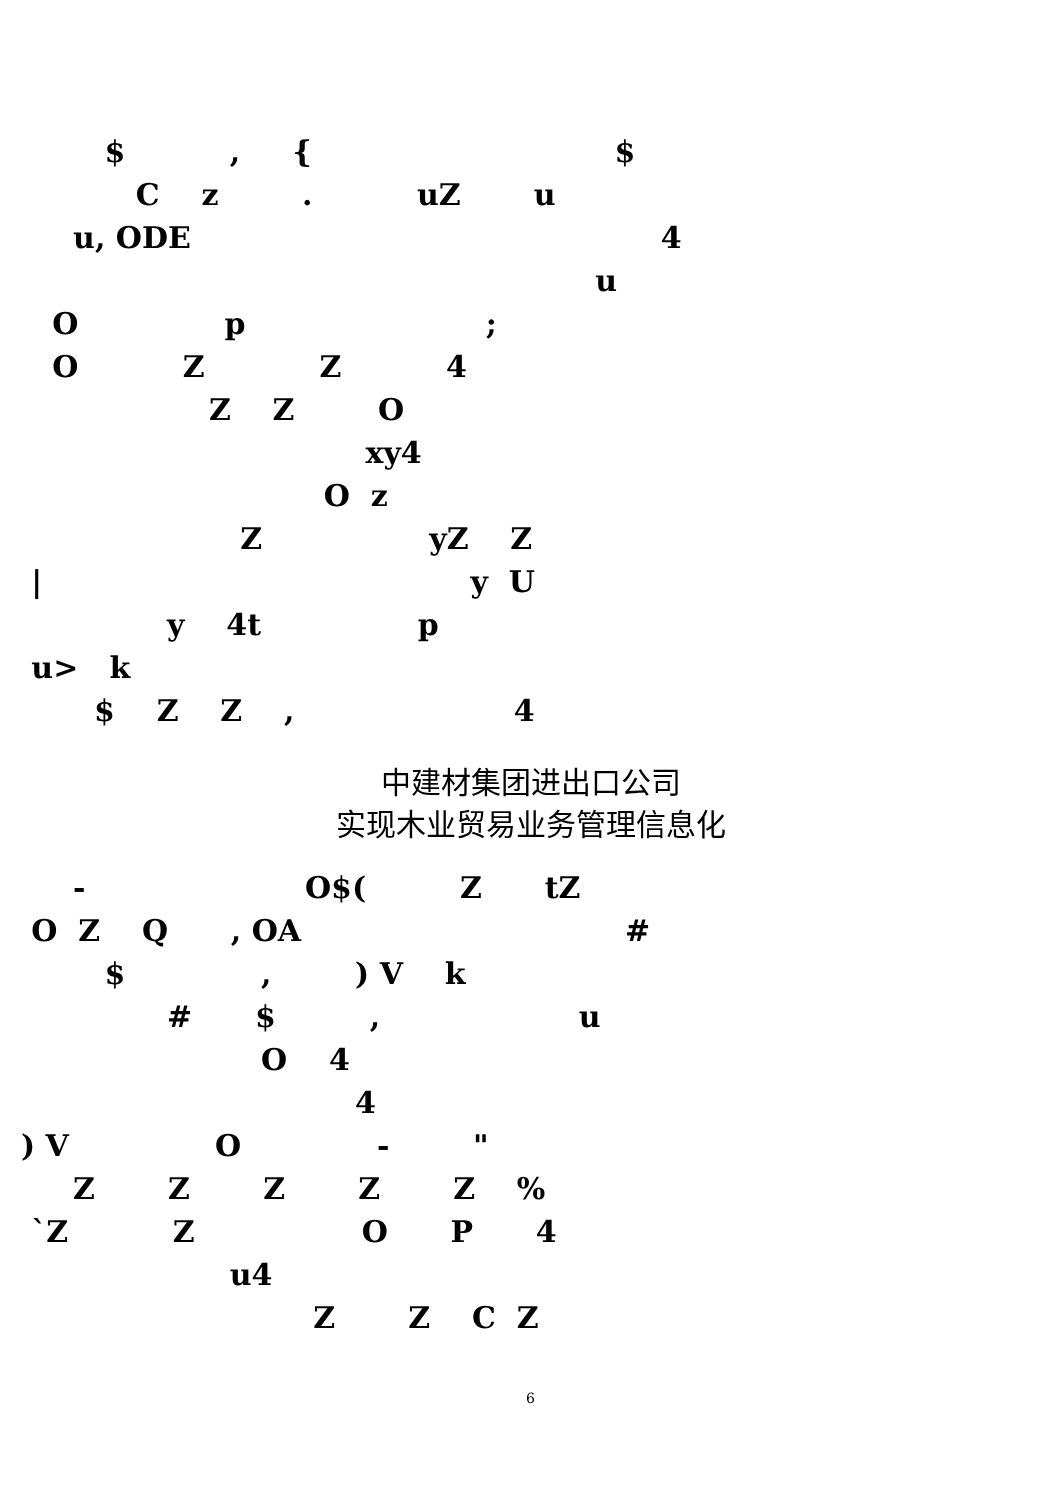$ , { $
C z . uZ u
u, ODE 4
u
O p ;
O Z Z 4
Z Z O
xy4
O z
Z yZ Z
| y U
y 4t p
u> k
$ Z Z , 4
中建材集团进出口公司
实现木业贸易业务管理信息化
- O$( Z tZ
O Z Q , OA #
$ , ) V k
# $ , u
O 4
4
) V O - "
Z Z Z Z Z %
`Z Z O P 4
u4
Z Z C Z
6